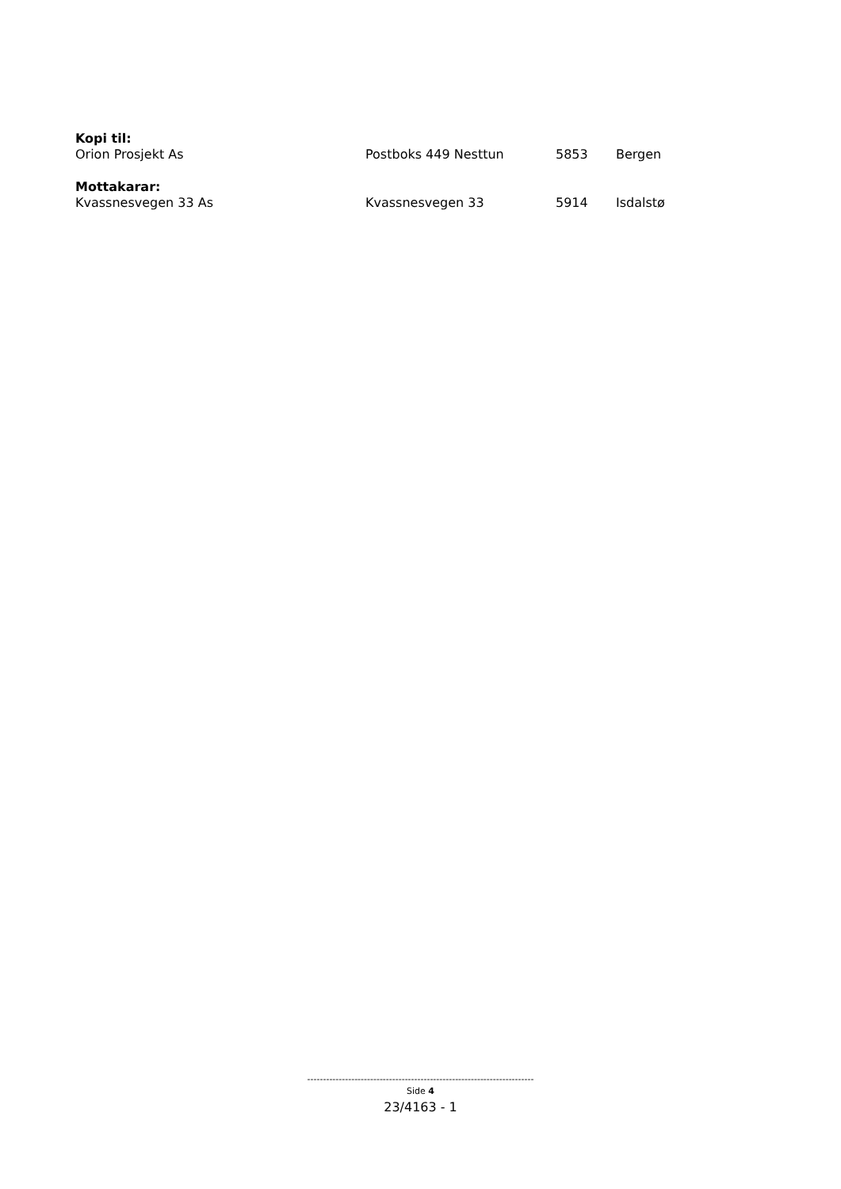Kopi til:
Orion Prosjekt As Postboks 449 Nesttun 5853 Bergen
Mottakarar:
Kvassnesvegen 33 As Kvassnesvegen 33 5914 Isdalstø
------------------------------------------------------------------------
Side 4
23/4163 - 1